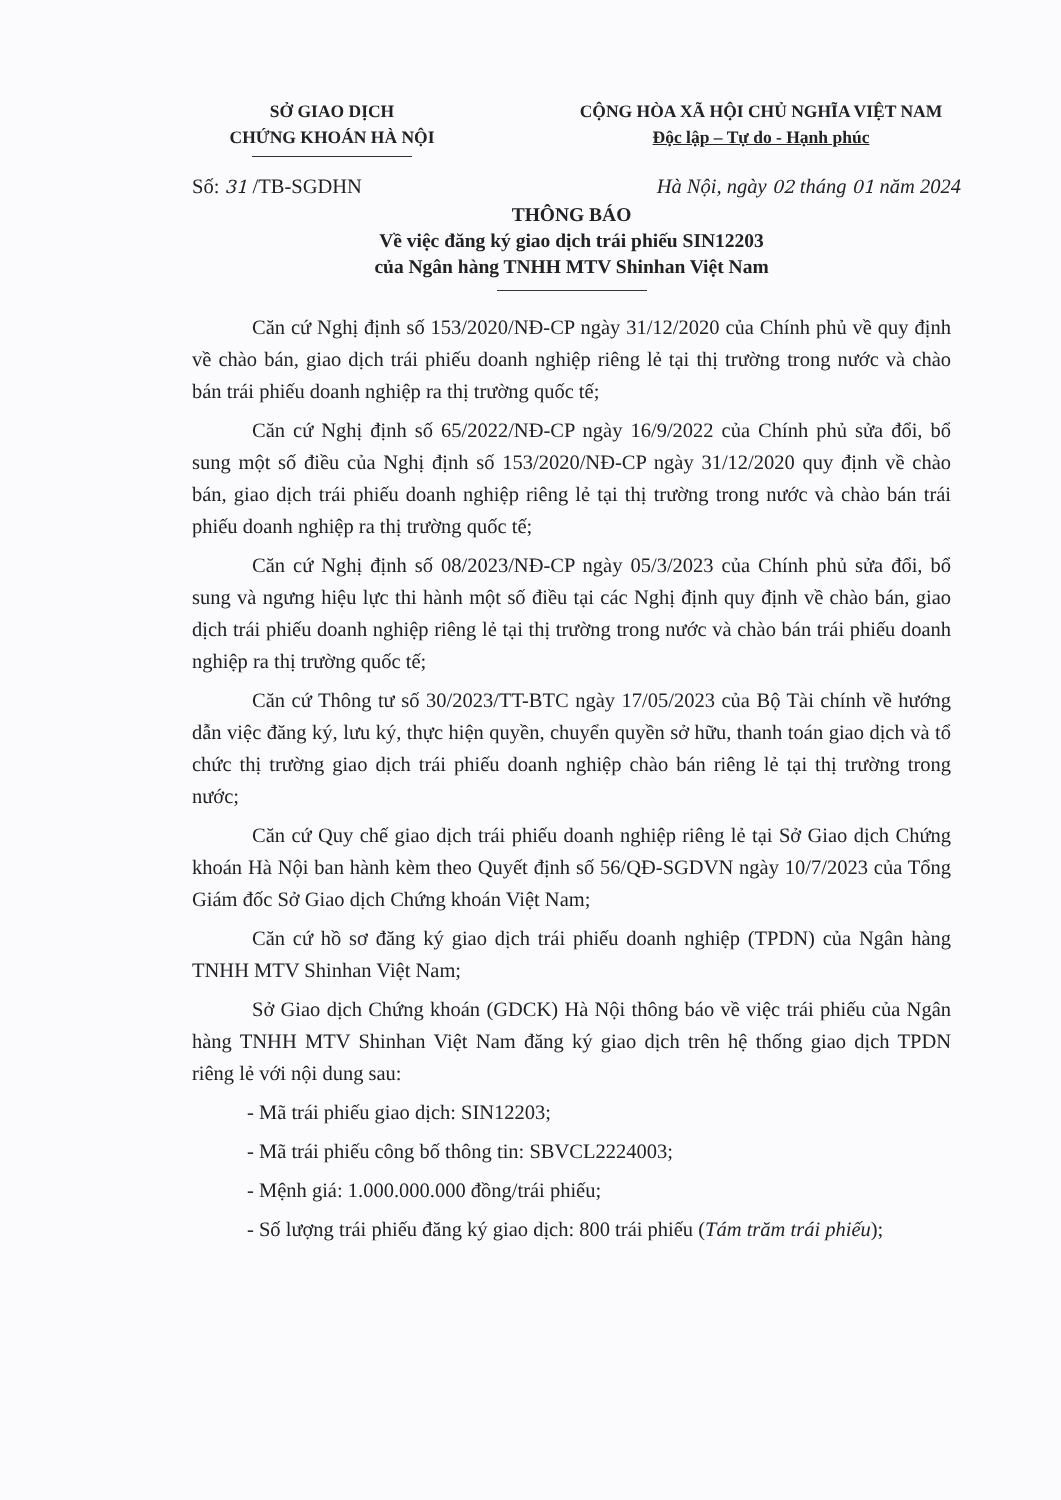SỞ GIAO DỊCH
CHỨNG KHOÁN HÀ NỘI
CỘNG HÒA XÃ HỘI CHỦ NGHĨA VIỆT NAM
Độc lập – Tự do - Hạnh phúc
Số: 31 /TB-SGDHN Hà Nội, ngày 02 tháng 01 năm 2024
THÔNG BÁO
Về việc đăng ký giao dịch trái phiếu SIN12203
của Ngân hàng TNHH MTV Shinhan Việt Nam
Căn cứ Nghị định số 153/2020/NĐ-CP ngày 31/12/2020 của Chính phủ về quy định về chào bán, giao dịch trái phiếu doanh nghiệp riêng lẻ tại thị trường trong nước và chào bán trái phiếu doanh nghiệp ra thị trường quốc tế;
Căn cứ Nghị định số 65/2022/NĐ-CP ngày 16/9/2022 của Chính phủ sửa đổi, bổ sung một số điều của Nghị định số 153/2020/NĐ-CP ngày 31/12/2020 quy định về chào bán, giao dịch trái phiếu doanh nghiệp riêng lẻ tại thị trường trong nước và chào bán trái phiếu doanh nghiệp ra thị trường quốc tế;
Căn cứ Nghị định số 08/2023/NĐ-CP ngày 05/3/2023 của Chính phủ sửa đổi, bổ sung và ngưng hiệu lực thi hành một số điều tại các Nghị định quy định về chào bán, giao dịch trái phiếu doanh nghiệp riêng lẻ tại thị trường trong nước và chào bán trái phiếu doanh nghiệp ra thị trường quốc tế;
Căn cứ Thông tư số 30/2023/TT-BTC ngày 17/05/2023 của Bộ Tài chính về hướng dẫn việc đăng ký, lưu ký, thực hiện quyền, chuyển quyền sở hữu, thanh toán giao dịch và tổ chức thị trường giao dịch trái phiếu doanh nghiệp chào bán riêng lẻ tại thị trường trong nước;
Căn cứ Quy chế giao dịch trái phiếu doanh nghiệp riêng lẻ tại Sở Giao dịch Chứng khoán Hà Nội ban hành kèm theo Quyết định số 56/QĐ-SGDVN ngày 10/7/2023 của Tổng Giám đốc Sở Giao dịch Chứng khoán Việt Nam;
Căn cứ hồ sơ đăng ký giao dịch trái phiếu doanh nghiệp (TPDN) của Ngân hàng TNHH MTV Shinhan Việt Nam;
Sở Giao dịch Chứng khoán (GDCK) Hà Nội thông báo về việc trái phiếu của Ngân hàng TNHH MTV Shinhan Việt Nam đăng ký giao dịch trên hệ thống giao dịch TPDN riêng lẻ với nội dung sau:
- Mã trái phiếu giao dịch: SIN12203;
- Mã trái phiếu công bố thông tin: SBVCL2224003;
- Mệnh giá: 1.000.000.000 đồng/trái phiếu;
- Số lượng trái phiếu đăng ký giao dịch: 800 trái phiếu (Tám trăm trái phiếu);